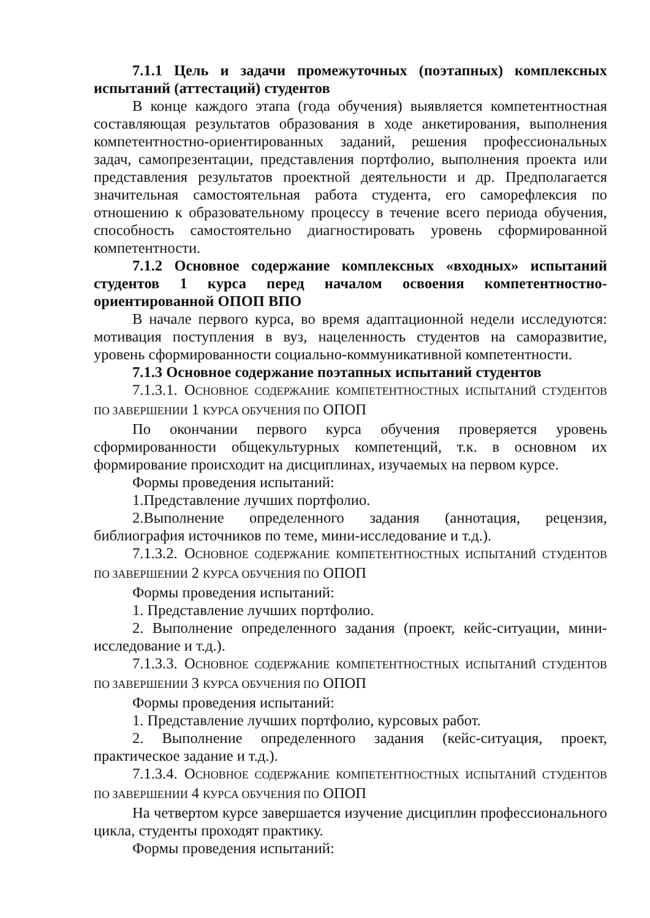7.1.1 Цель и задачи промежуточных (поэтапных) комплексных испытаний (аттестаций) студентов
В конце каждого этапа (года обучения) выявляется компетентностная составляющая результатов образования в ходе анкетирования, выполнения компетентностно-ориентированных заданий, решения профессиональных задач, самопрезентации, представления портфолио, выполнения проекта или представления результатов проектной деятельности и др. Предполагается значительная самостоятельная работа студента, его саморефлексия по отношению к образовательному процессу в течение всего периода обучения, способность самостоятельно диагностировать уровень сформированной компетентности.
7.1.2 Основное содержание комплексных «входных» испытаний студентов 1 курса перед началом освоения компетентностно-ориентированной ОПОП ВПО
В начале первого курса, во время адаптационной недели исследуются: мотивация поступления в вуз, нацеленность студентов на саморазвитие, уровень сформированности социально-коммуникативной компетентности.
7.1.3 Основное содержание поэтапных испытаний студентов
7.1.3.1. ОСНОВНОЕ СОДЕРЖАНИЕ КОМПЕТЕНТНОСТНЫХ ИСПЫТАНИЙ СТУДЕНТОВ ПО ЗАВЕРШЕНИИ 1 КУРСА ОБУЧЕНИЯ ПО ОПОП
По окончании первого курса обучения проверяется уровень сформированности общекультурных компетенций, т.к. в основном их формирование происходит на дисциплинах, изучаемых на первом курсе.
Формы проведения испытаний:
1.Представление лучших портфолио.
2.Выполнение определенного задания (аннотация, рецензия, библиография источников по теме, мини-исследование и т.д.).
7.1.3.2. ОСНОВНОЕ СОДЕРЖАНИЕ КОМПЕТЕНТНОСТНЫХ ИСПЫТАНИЙ СТУДЕНТОВ ПО ЗАВЕРШЕНИИ 2 КУРСА ОБУЧЕНИЯ ПО ОПОП
Формы проведения испытаний:
1. Представление лучших портфолио.
2. Выполнение определенного задания (проект, кейс-ситуации, мини-исследование и т.д.).
7.1.3.3. ОСНОВНОЕ СОДЕРЖАНИЕ КОМПЕТЕНТНОСТНЫХ ИСПЫТАНИЙ СТУДЕНТОВ ПО ЗАВЕРШЕНИИ 3 КУРСА ОБУЧЕНИЯ ПО ОПОП
Формы проведения испытаний:
1. Представление лучших портфолио, курсовых работ.
2. Выполнение определенного задания (кейс-ситуация, проект, практическое задание и т.д.).
7.1.3.4. ОСНОВНОЕ СОДЕРЖАНИЕ КОМПЕТЕНТНОСТНЫХ ИСПЫТАНИЙ СТУДЕНТОВ ПО ЗАВЕРШЕНИИ 4 КУРСА ОБУЧЕНИЯ ПО ОПОП
На четвертом курсе завершается изучение дисциплин профессионального цикла, студенты проходят практику.
Формы проведения испытаний: